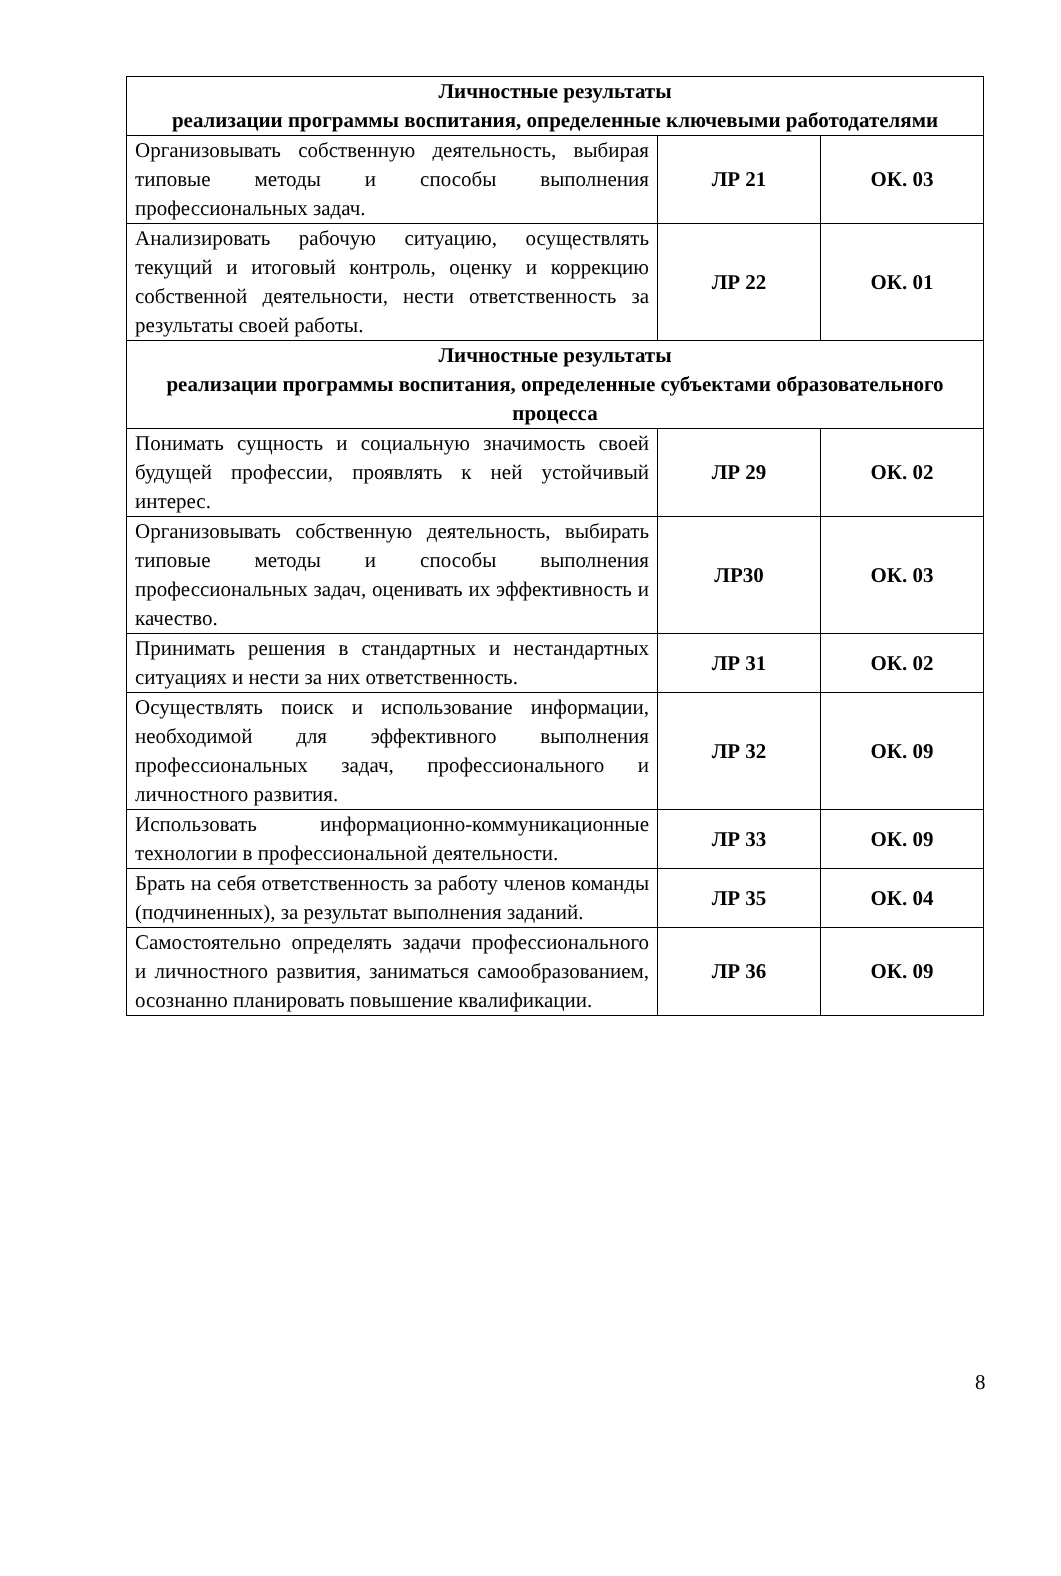| Личностные результаты реализации программы воспитания, определенные ключевыми работодателями | | |
| --- | --- | --- |
| Организовывать собственную деятельность, выбирая типовые методы и способы выполнения профессиональных задач. | ЛР 21 | ОК. 03 |
| Анализировать рабочую ситуацию, осуществлять текущий и итоговый контроль, оценку и коррекцию собственной деятельности, нести ответственность за результаты своей работы. | ЛР 22 | ОК. 01 |
| Личностные результаты реализации программы воспитания, определенные субъектами образовательного процесса | | |
| Понимать сущность и социальную значимость своей будущей профессии, проявлять к ней устойчивый интерес. | ЛР 29 | ОК. 02 |
| Организовывать собственную деятельность, выбирать типовые методы и способы выполнения профессиональных задач, оценивать их эффективность и качество. | ЛР30 | ОК. 03 |
| Принимать решения в стандартных и нестандартных ситуациях и нести за них ответственность. | ЛР 31 | ОК. 02 |
| Осуществлять поиск и использование информации, необходимой для эффективного выполнения профессиональных задач, профессионального и личностного развития. | ЛР 32 | ОК. 09 |
| Использовать информационно-коммуникационные технологии в профессиональной деятельности. | ЛР 33 | ОК. 09 |
| Брать на себя ответственность за работу членов команды (подчиненных), за результат выполнения заданий. | ЛР 35 | ОК. 04 |
| Самостоятельно определять задачи профессионального и личностного развития, заниматься самообразованием, осознанно планировать повышение квалификации. | ЛР 36 | ОК. 09 |
8